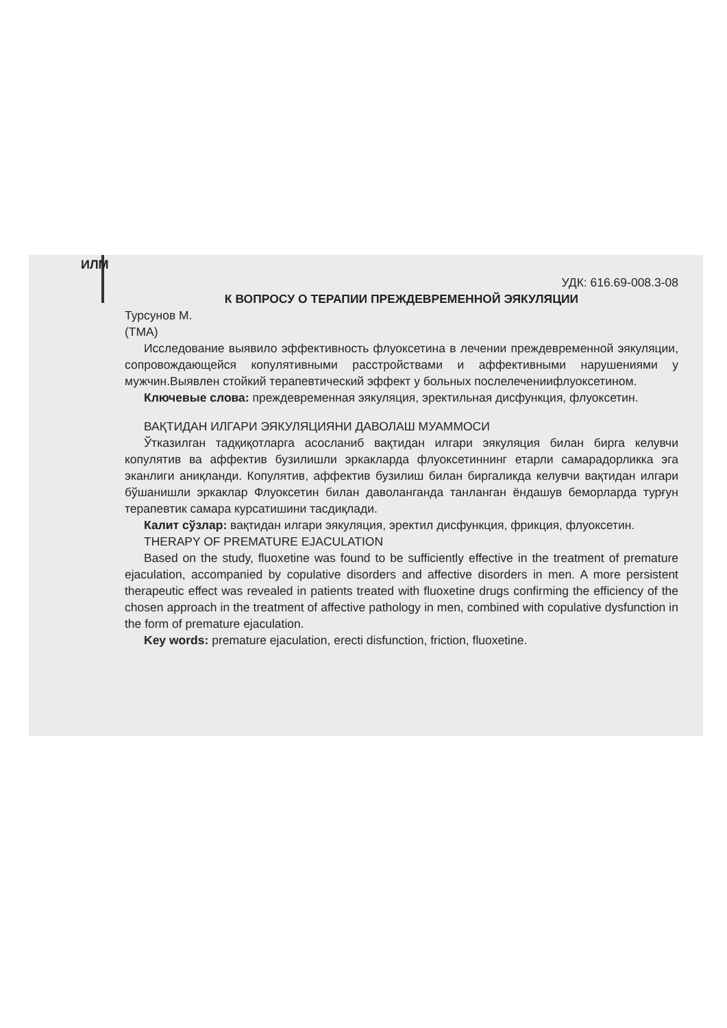ИЛМ
УДК: 616.69-008.3-08
К ВОПРОСУ О ТЕРАПИИ ПРЕЖДЕВРЕМЕННОЙ ЭЯКУЛЯЦИИ
Турсунов М.
(ТМА)
Исследование выявило эффективность флуоксетина в лечении преждевременной эякуляции, сопровождающейся копулятивными расстройствами и аффективными нарушениями у мужчин.Выявлен стойкий терапевтический эффект у больных послелечениифлуоксетином.
Ключевые слова: преждевременная эякуляция, эректильная дисфункция, флуоксетин.
ВАҚТИДАН ИЛГАРИ ЭЯКУЛЯЦИЯНИ ДАВОЛАШ МУАММОСИ
Ўтказилган тадқиқотларга асосланиб вақтидан илгари эякуляция билан бирга келувчи копулятив ва аффектив бузилишли эркакларда флуоксетиннинг етарли самарадорликка эга эканлиги аниқланди. Копулятив, аффектив бузилиш билан биргаликда келувчи вақтидан илгари бўшанишли эркаклар Флуоксетин билан даволанганда танланган ёндашув беморларда турғун терапевтик самара курсатишини тасдиқлади.
Калит сўзлар: вақтидан илгари эякуляция, эректил дисфункция, фрикция, флуоксетин.
THERAPY OF PREMATURE EJACULATION
Based on the study, fluoxetine was found to be sufficiently effective in the treatment of premature ejaculation, accompanied by copulative disorders and affective disorders in men. A more persistent therapeutic effect was revealed in patients treated with fluoxetine drugs confirming the efficiency of the chosen approach in the treatment of affective pathology in men, combined with copulative dysfunction in the form of premature ejaculation.
Key words: premature ejaculation, erecti disfunction, friction, fluoxetine.